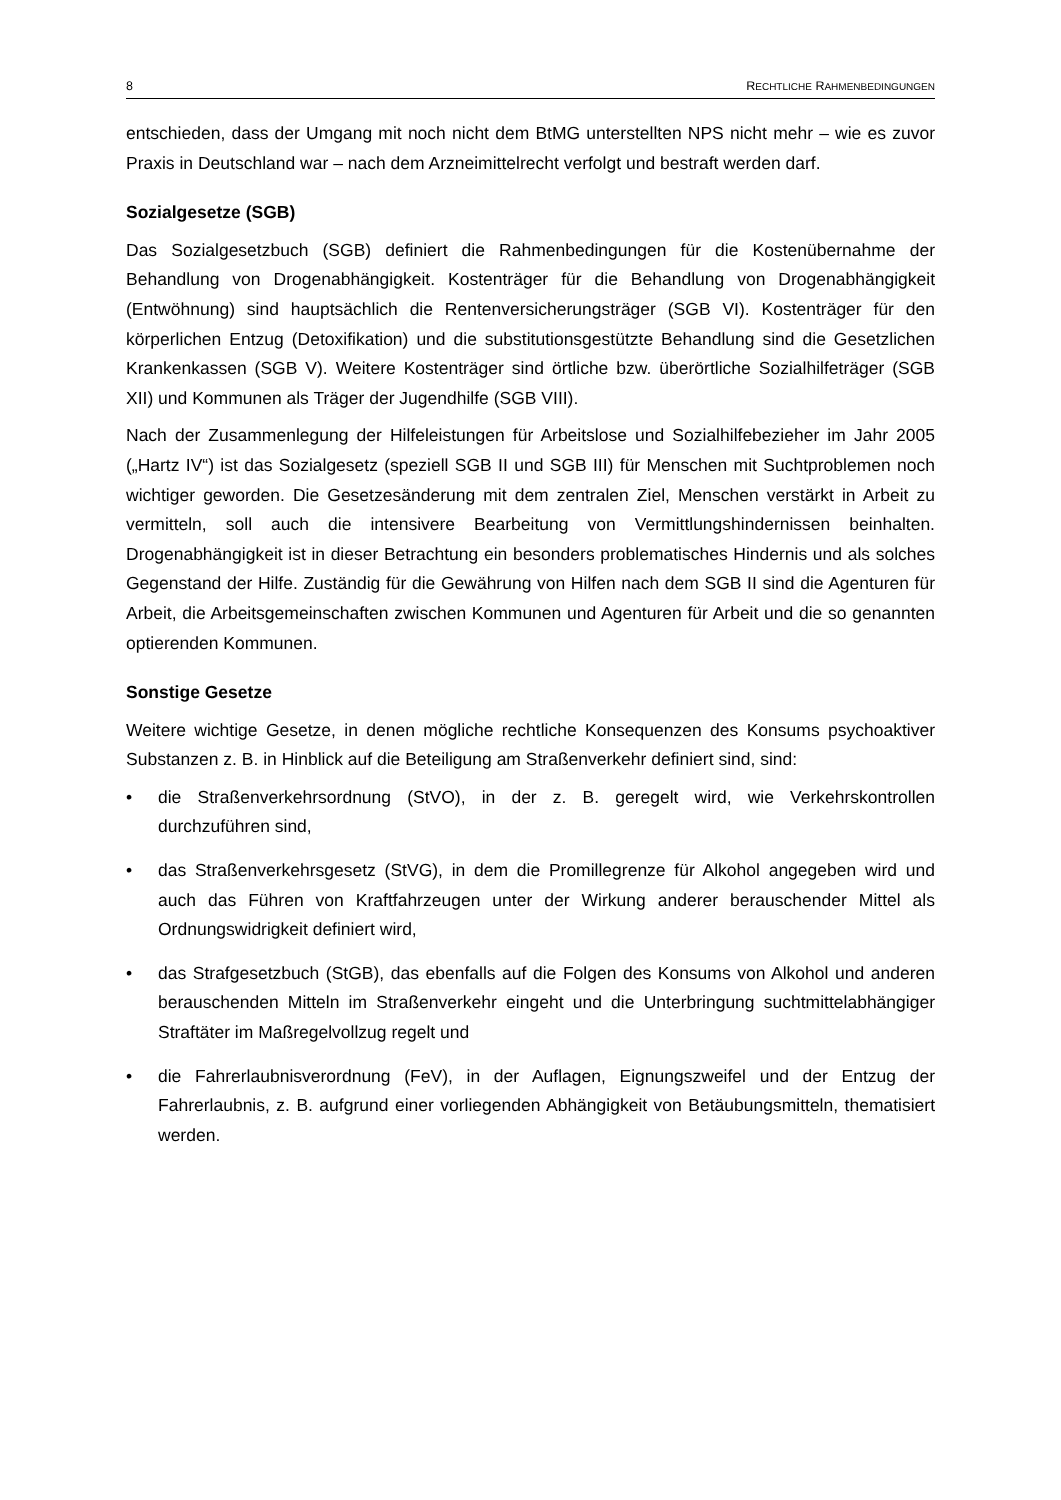8 RECHTLICHE RAHMENBEDINGUNGEN
entschieden, dass der Umgang mit noch nicht dem BtMG unterstellten NPS nicht mehr – wie es zuvor Praxis in Deutschland war – nach dem Arzneimittelrecht verfolgt und bestraft werden darf.
Sozialgesetze (SGB)
Das Sozialgesetzbuch (SGB) definiert die Rahmenbedingungen für die Kostenübernahme der Behandlung von Drogenabhängigkeit. Kostenträger für die Behandlung von Drogenabhängigkeit (Entwöhnung) sind hauptsächlich die Rentenversicherungsträger (SGB VI). Kostenträger für den körperlichen Entzug (Detoxifikation) und die substitutionsgestützte Behandlung sind die Gesetzlichen Krankenkassen (SGB V). Weitere Kostenträger sind örtliche bzw. überörtliche Sozialhilfeträger (SGB XII) und Kommunen als Träger der Jugendhilfe (SGB VIII).
Nach der Zusammenlegung der Hilfeleistungen für Arbeitslose und Sozialhilfebezieher im Jahr 2005 („Hartz IV“) ist das Sozialgesetz (speziell SGB II und SGB III) für Menschen mit Suchtproblemen noch wichtiger geworden. Die Gesetzesänderung mit dem zentralen Ziel, Menschen verstärkt in Arbeit zu vermitteln, soll auch die intensivere Bearbeitung von Vermittlungshindernissen beinhalten. Drogenabhängigkeit ist in dieser Betrachtung ein besonders problematisches Hindernis und als solches Gegenstand der Hilfe. Zuständig für die Gewährung von Hilfen nach dem SGB II sind die Agenturen für Arbeit, die Arbeitsgemeinschaften zwischen Kommunen und Agenturen für Arbeit und die so genannten optierenden Kommunen.
Sonstige Gesetze
Weitere wichtige Gesetze, in denen mögliche rechtliche Konsequenzen des Konsums psychoaktiver Substanzen z. B. in Hinblick auf die Beteiligung am Straßenverkehr definiert sind, sind:
• die Straßenverkehrsordnung (StVO), in der z. B. geregelt wird, wie Verkehrskontrollen durchzuführen sind,
• das Straßenverkehrsgesetz (StVG), in dem die Promillegrenze für Alkohol angegeben wird und auch das Führen von Kraftfahrzeugen unter der Wirkung anderer berauschender Mittel als Ordnungswidrigkeit definiert wird,
• das Strafgesetzbuch (StGB), das ebenfalls auf die Folgen des Konsums von Alkohol und anderen berauschenden Mitteln im Straßenverkehr eingeht und die Unterbringung suchtmittelabhängiger Straftäter im Maßregelvollzug regelt und
• die Fahrerlaubnisverordnung (FeV), in der Auflagen, Eignungszweifel und der Entzug der Fahrerlaubnis, z. B. aufgrund einer vorliegenden Abhängigkeit von Betäubungsmitteln, thematisiert werden.